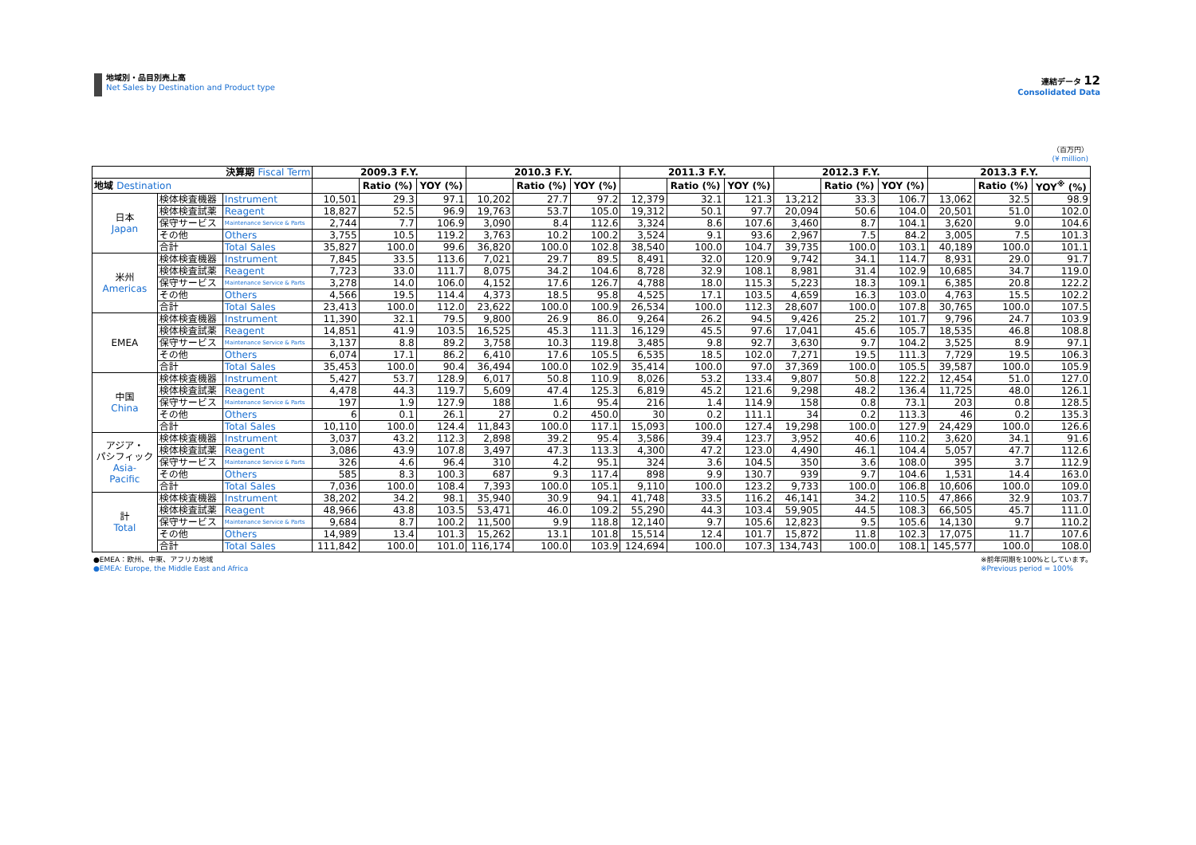地域別・品目別売上高
Net Sales by Destination and Product type
連結データ 12
Consolidated Data
（百万円）
(¥ million)
| 決算期 Fiscal Term | | | 2009.3 F.Y. | | | 2010.3 F.Y. | | | 2011.3 F.Y. | | | 2012.3 F.Y. | | | 2013.3 F.Y. | | |
| --- | --- | --- | --- | --- | --- | --- | --- | --- | --- | --- | --- | --- | --- | --- | --- | --- | --- |
| 地域 Destination | | | | Ratio (%) | YOY (%) | | Ratio (%) | YOY (%) | | Ratio (%) | YOY (%) | | Ratio (%) | YOY (%) | | Ratio (%) | YOY<sup>※</sup> (%) |
| 日本 Japan | 検体検査機器 | Instrument | 10,501 | 29.3 | 97.1 | 10,202 | 27.7 | 97.2 | 12,379 | 32.1 | 121.3 | 13,212 | 33.3 | 106.7 | 13,062 | 32.5 | 98.9 |
| | 検体検査試薬 | Reagent | 18,827 | 52.5 | 96.9 | 19,763 | 53.7 | 105.0 | 19,312 | 50.1 | 97.7 | 20,094 | 50.6 | 104.0 | 20,501 | 51.0 | 102.0 |
| | 保守サービス | Maintenance Service & Parts | 2,744 | 7.7 | 106.9 | 3,090 | 8.4 | 112.6 | 3,324 | 8.6 | 107.6 | 3,460 | 8.7 | 104.1 | 3,620 | 9.0 | 104.6 |
| | その他 | Others | 3,755 | 10.5 | 119.2 | 3,763 | 10.2 | 100.2 | 3,524 | 9.1 | 93.6 | 2,967 | 7.5 | 84.2 | 3,005 | 7.5 | 101.3 |
| | 合計 | Total Sales | 35,827 | 100.0 | 99.6 | 36,820 | 100.0 | 102.8 | 38,540 | 100.0 | 104.7 | 39,735 | 100.0 | 103.1 | 40,189 | 100.0 | 101.1 |
| 米州 Americas | 検体検査機器 | Instrument | 7,845 | 33.5 | 113.6 | 7,021 | 29.7 | 89.5 | 8,491 | 32.0 | 120.9 | 9,742 | 34.1 | 114.7 | 8,931 | 29.0 | 91.7 |
| | 検体検査試薬 | Reagent | 7,723 | 33.0 | 111.7 | 8,075 | 34.2 | 104.6 | 8,728 | 32.9 | 108.1 | 8,981 | 31.4 | 102.9 | 10,685 | 34.7 | 119.0 |
| | 保守サービス | Maintenance Service & Parts | 3,278 | 14.0 | 106.0 | 4,152 | 17.6 | 126.7 | 4,788 | 18.0 | 115.3 | 5,223 | 18.3 | 109.1 | 6,385 | 20.8 | 122.2 |
| | その他 | Others | 4,566 | 19.5 | 114.4 | 4,373 | 18.5 | 95.8 | 4,525 | 17.1 | 103.5 | 4,659 | 16.3 | 103.0 | 4,763 | 15.5 | 102.2 |
| | 合計 | Total Sales | 23,413 | 100.0 | 112.0 | 23,622 | 100.0 | 100.9 | 26,534 | 100.0 | 112.3 | 28,607 | 100.0 | 107.8 | 30,765 | 100.0 | 107.5 |
| EMEA | 検体検査機器 | Instrument | 11,390 | 32.1 | 79.5 | 9,800 | 26.9 | 86.0 | 9,264 | 26.2 | 94.5 | 9,426 | 25.2 | 101.7 | 9,796 | 24.7 | 103.9 |
| | 検体検査試薬 | Reagent | 14,851 | 41.9 | 103.5 | 16,525 | 45.3 | 111.3 | 16,129 | 45.5 | 97.6 | 17,041 | 45.6 | 105.7 | 18,535 | 46.8 | 108.8 |
| | 保守サービス | Maintenance Service & Parts | 3,137 | 8.8 | 89.2 | 3,758 | 10.3 | 119.8 | 3,485 | 9.8 | 92.7 | 3,630 | 9.7 | 104.2 | 3,525 | 8.9 | 97.1 |
| | その他 | Others | 6,074 | 17.1 | 86.2 | 6,410 | 17.6 | 105.5 | 6,535 | 18.5 | 102.0 | 7,271 | 19.5 | 111.3 | 7,729 | 19.5 | 106.3 |
| | 合計 | Total Sales | 35,453 | 100.0 | 90.4 | 36,494 | 100.0 | 102.9 | 35,414 | 100.0 | 97.0 | 37,369 | 100.0 | 105.5 | 39,587 | 100.0 | 105.9 |
| 中国 China | 検体検査機器 | Instrument | 5,427 | 53.7 | 128.9 | 6,017 | 50.8 | 110.9 | 8,026 | 53.2 | 133.4 | 9,807 | 50.8 | 122.2 | 12,454 | 51.0 | 127.0 |
| | 検体検査試薬 | Reagent | 4,478 | 44.3 | 119.7 | 5,609 | 47.4 | 125.3 | 6,819 | 45.2 | 121.6 | 9,298 | 48.2 | 136.4 | 11,725 | 48.0 | 126.1 |
| | 保守サービス | Maintenance Service & Parts | 197 | 1.9 | 127.9 | 188 | 1.6 | 95.4 | 216 | 1.4 | 114.9 | 158 | 0.8 | 73.1 | 203 | 0.8 | 128.5 |
| | その他 | Others | 6 | 0.1 | 26.1 | 27 | 0.2 | 450.0 | 30 | 0.2 | 111.1 | 34 | 0.2 | 113.3 | 46 | 0.2 | 135.3 |
| | 合計 | Total Sales | 10,110 | 100.0 | 124.4 | 11,843 | 100.0 | 117.1 | 15,093 | 100.0 | 127.4 | 19,298 | 100.0 | 127.9 | 24,429 | 100.0 | 126.6 |
| アジア・ パシフィック Asia- Pacific | 検体検査機器 | Instrument | 3,037 | 43.2 | 112.3 | 2,898 | 39.2 | 95.4 | 3,586 | 39.4 | 123.7 | 3,952 | 40.6 | 110.2 | 3,620 | 34.1 | 91.6 |
| | 検体検査試薬 | Reagent | 3,086 | 43.9 | 107.8 | 3,497 | 47.3 | 113.3 | 4,300 | 47.2 | 123.0 | 4,490 | 46.1 | 104.4 | 5,057 | 47.7 | 112.6 |
| | 保守サービス | Maintenance Service & Parts | 326 | 4.6 | 96.4 | 310 | 4.2 | 95.1 | 324 | 3.6 | 104.5 | 350 | 3.6 | 108.0 | 395 | 3.7 | 112.9 |
| | その他 | Others | 585 | 8.3 | 100.3 | 687 | 9.3 | 117.4 | 898 | 9.9 | 130.7 | 939 | 9.7 | 104.6 | 1,531 | 14.4 | 163.0 |
| | 合計 | Total Sales | 7,036 | 100.0 | 108.4 | 7,393 | 100.0 | 105.1 | 9,110 | 100.0 | 123.2 | 9,733 | 100.0 | 106.8 | 10,606 | 100.0 | 109.0 |
| 計 Total | 検体検査機器 | Instrument | 38,202 | 34.2 | 98.1 | 35,940 | 30.9 | 94.1 | 41,748 | 33.5 | 116.2 | 46,141 | 34.2 | 110.5 | 47,866 | 32.9 | 103.7 |
| | 検体検査試薬 | Reagent | 48,966 | 43.8 | 103.5 | 53,471 | 46.0 | 109.2 | 55,290 | 44.3 | 103.4 | 59,905 | 44.5 | 108.3 | 66,505 | 45.7 | 111.0 |
| | 保守サービス | Maintenance Service & Parts | 9,684 | 8.7 | 100.2 | 11,500 | 9.9 | 118.8 | 12,140 | 9.7 | 105.6 | 12,823 | 9.5 | 105.6 | 14,130 | 9.7 | 110.2 |
| | その他 | Others | 14,989 | 13.4 | 101.3 | 15,262 | 13.1 | 101.8 | 15,514 | 12.4 | 101.7 | 15,872 | 11.8 | 102.3 | 17,075 | 11.7 | 107.6 |
| | 合計 | Total Sales | 111,842 | 100.0 | 101.0 | 116,174 | 100.0 | 103.9 | 124,694 | 100.0 | 107.3 | 134,743 | 100.0 | 108.1 | 145,577 | 100.0 | 108.0 |
●EMEA：欧州、中東、アフリカ地域
●EMEA: Europe, the Middle East and Africa
※前年同期を100%としています。
※Previous period = 100%